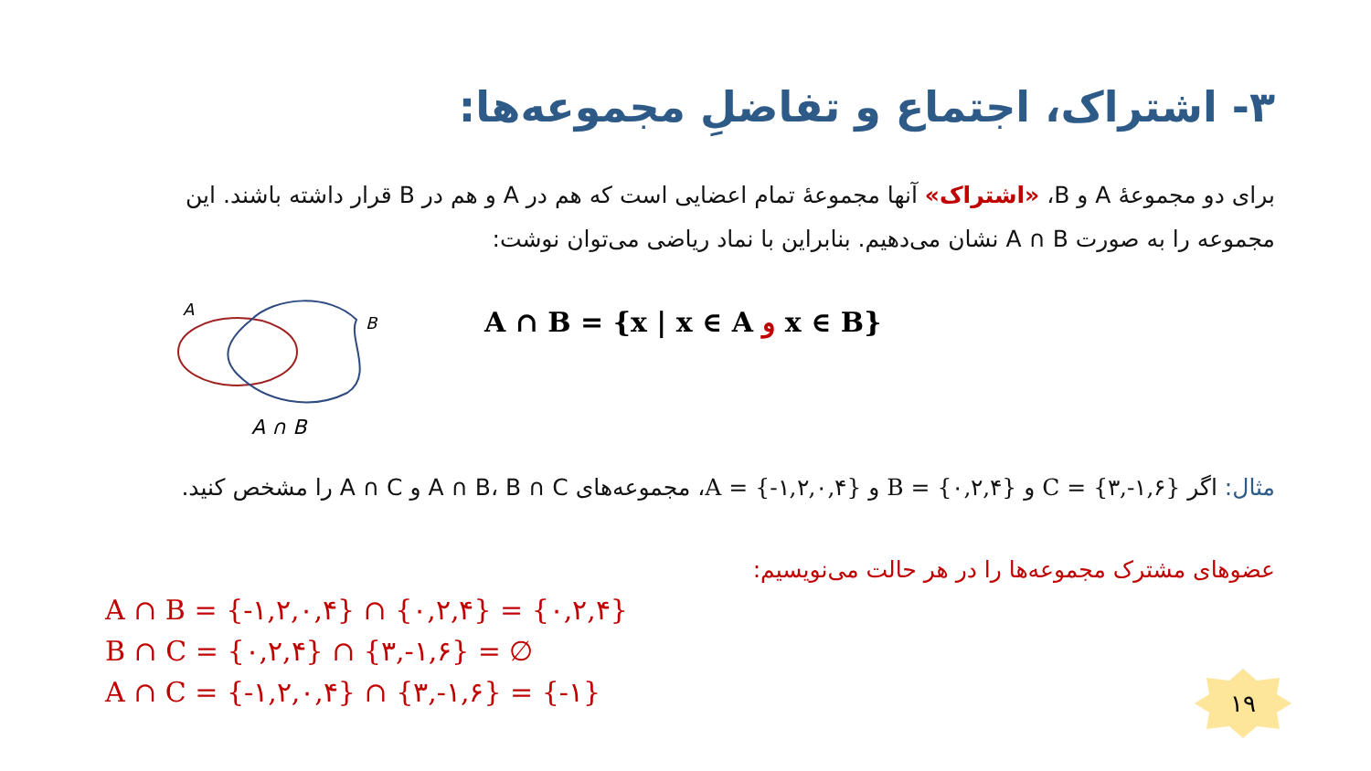۳- اشتراک، اجتماع و تفاضلِ مجموعه‌ها:
برای دو مجموعۀ A و B، «اشتراک» آنها مجموعۀ تمام اعضایی است که هم در A و هم در B قرار داشته باشند. این مجموعه را به صورت A ∩ B نشان می‌دهیم. بنابراین با نماد ریاضی می‌توان نوشت:
A
B
A ∩ B
A ∩ B = {x | x ∈ A و x ∈ B}
مثال: اگر C = {۳,-۱,۶} و B = {۰,۲,۴} و A = {-۱,۲,۰,۴}، مجموعه‌های A ∩ B، B ∩ C و A ∩ C را مشخص کنید.
عضوهای مشترک مجموعه‌ها را در هر حالت می‌نویسیم:
A ∩ B = {-۱,۲,۰,۴} ∩ {۰,۲,۴} = {۰,۲,۴}
B ∩ C = {۰,۲,۴} ∩ {۳,-۱,۶} = ∅
A ∩ C = {-۱,۲,۰,۴} ∩ {۳,-۱,۶} = {-۱}
۱۹